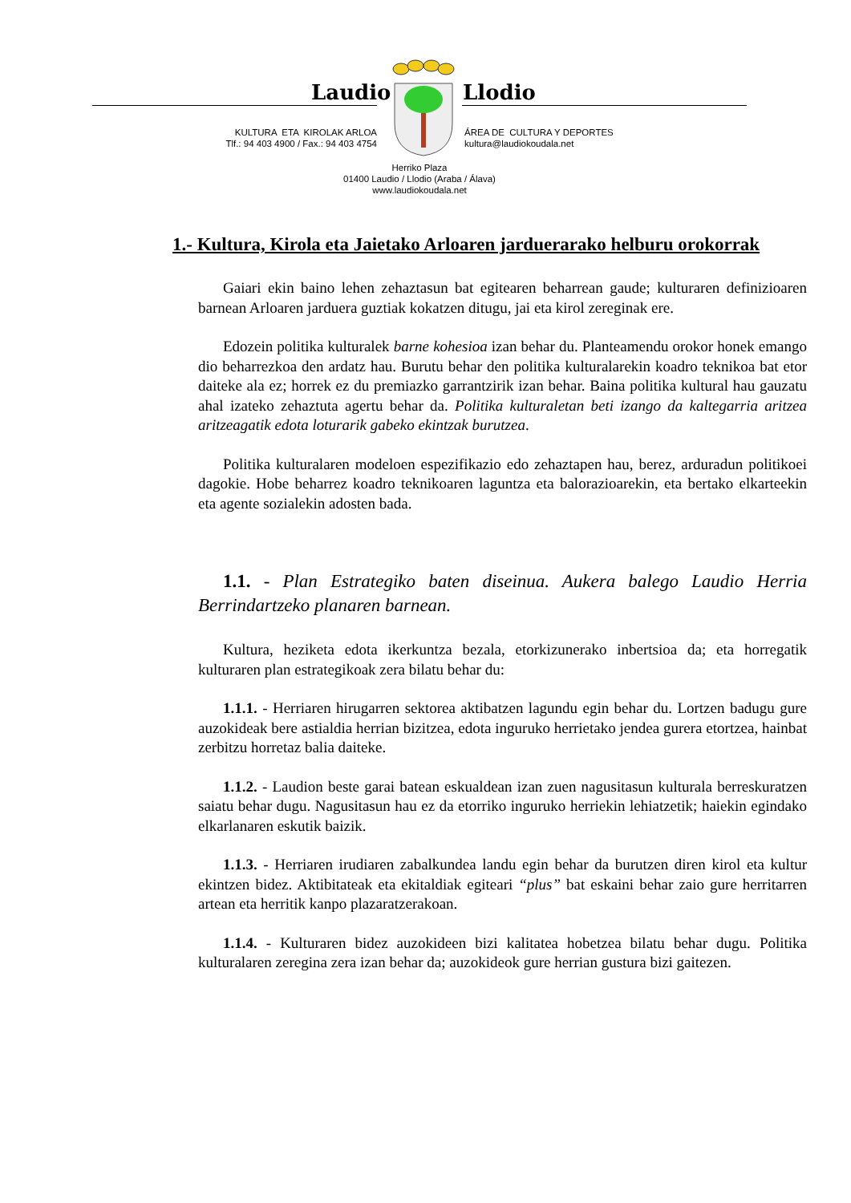Laudio Llodio
KULTURA ETA KIROLAK ARLOA
Tlf.: 94 403 4900 / Fax.: 94 403 4754
ÁREA DE CULTURA Y DEPORTES
kultura@laudiokoudala.net
Herriko Plaza
01400 Laudio / Llodio (Araba / Álava)
www.laudiokoudala.net
1.- Kultura, Kirola eta Jaietako Arloaren jarduerarako helburu orokorrak
Gaiari ekin baino lehen zehaztasun bat egitearen beharrean gaude; kulturaren definizioaren barnean Arloaren jarduera guztiak kokatzen ditugu, jai eta kirol zereginak ere.
Edozein politika kulturalek barne kohesioa izan behar du. Planteamendu orokor honek emango dio beharrezkoa den ardatz hau. Burutu behar den politika kulturalarekin koadro teknikoa bat etor daiteke ala ez; horrek ez du premiazko garrantzirik izan behar. Baina politika kultural hau gauzatu ahal izateko zehaztuta agertu behar da. Politika kulturaletan beti izango da kaltegarria aritzea aritzeagatik edota loturarik gabeko ekintzak burutzea.
Politika kulturalaren modeloen espezifikazio edo zehaztapen hau, berez, arduradun politikoei dagokie. Hobe beharrez koadro teknikoaren laguntza eta balorazioarekin, eta bertako elkarteekin eta agente sozialekin adosten bada.
1.1. - Plan Estrategiko baten diseinua. Aukera balego Laudio Herria Berrindartzeko planaren barnean.
Kultura, heziketa edota ikerkuntza bezala, etorkizunerako inbertsioa da; eta horregatik kulturaren plan estrategikoak zera bilatu behar du:
1.1.1. - Herriaren hirugarren sektorea aktibatzen lagundu egin behar du. Lortzen badugu gure auzokideak bere astialdia herrian bizitzea, edota inguruko herrietako jendea gurera etortzea, hainbat zerbitzu horretaz balia daiteke.
1.1.2. - Laudion beste garai batean eskualdean izan zuen nagusitasun kulturala berreskuratzen saiatu behar dugu. Nagusitasun hau ez da etorriko inguruko herriekin lehiatzetik; haiekin egindako elkarlanaren eskutik baizik.
1.1.3. - Herriaren irudiaren zabalkundea landu egin behar da burutzen diren kirol eta kultur ekintzen bidez. Aktibitateak eta ekitaldiak egiteari “plus” bat eskaini behar zaio gure herritarren artean eta herritik kanpo plazaratzerakoan.
1.1.4. - Kulturaren bidez auzokideen bizi kalitatea hobetzea bilatu behar dugu. Politika kulturalaren zeregina zera izan behar da; auzokideok gure herrian gustura bizi gaitezen.